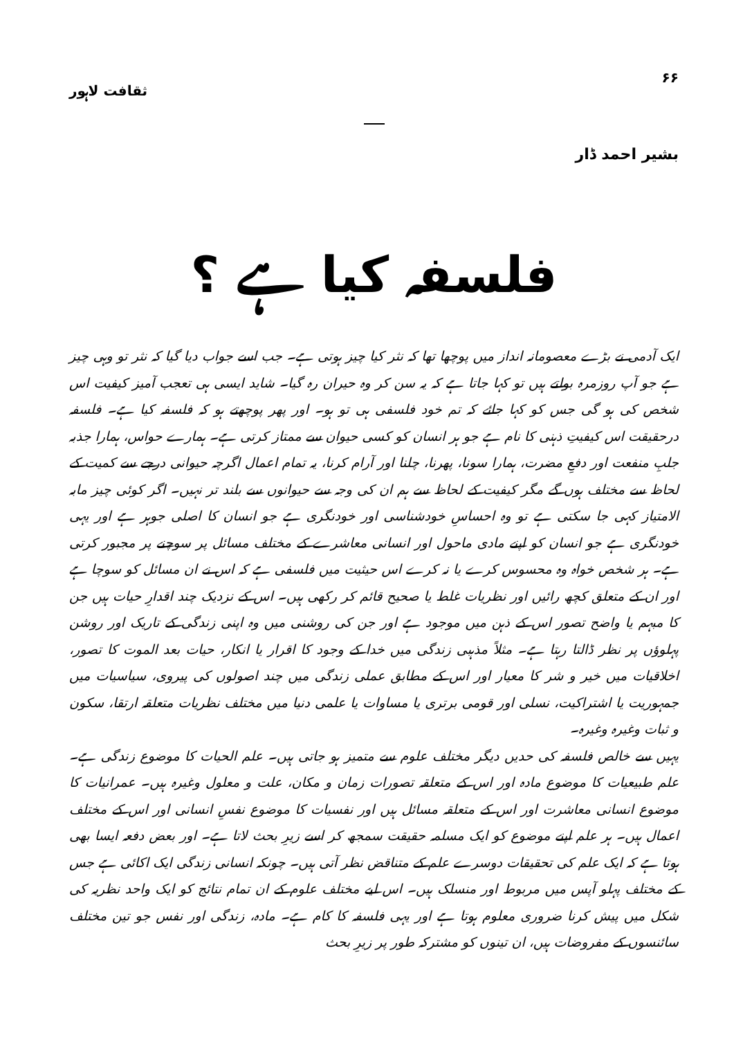۶۶ ثقافت لاہور
بشیر احمد ڈار
فلسفہ کیا ہے ؟
ایک آدمی نے بڑے معصومانہ انداز میں پوچھا تھا کہ نثر کیا چیز ہوتی ہے۔ جب اسے جواب دیا گیا کہ نثر تو وہی چیز ہے جو آپ روزمرہ بولتے ہیں تو کہا جاتا ہے کہ یہ سن کر وہ حیران رہ گیا۔ شاید ایسی ہی تعجب آمیز کیفیت اس شخص کی ہو گی جس کو کہا جائے کہ تم خود فلسفی ہی تو ہو۔ اور پھر پوچھتے ہو کہ فلسفہ کیا ہے۔ فلسفہ درحقیقت اس کیفیتِ ذہنی کا نام ہے جو ہر انسان کو کسی حیوان سے ممتاز کرتی ہے۔ ہمارے حواس، ہمارا جذبہ جلبِ منفعت اور دفعِ مضرت، ہمارا سونا، پھرنا، چلنا اور آرام کرنا، یہ تمام اعمال اگرچہ حیوانی درجے سے کمیت کے لحاظ سے مختلف ہوں گے مگر کیفیت کے لحاظ سے ہم ان کی وجہ سے حیوانوں سے بلند تر نہیں۔ اگر کوئی چیز مابہ الامتیاز کہی جا سکتی ہے تو وہ احساسِ خودشناسی اور خودنگری ہے جو انسان کا اصلی جوہر ہے اور یہی خودنگری ہے جو انسان کو اپنے مادی ماحول اور انسانی معاشرے کے مختلف مسائل پر سوچنے پر مجبور کرتی ہے۔ ہر شخص خواہ وہ محسوس کرے یا نہ کرے اس حیثیت میں فلسفی ہے کہ اس نے ان مسائل کو سوچا ہے اور ان کے متعلق کچھ رائیں اور نظریات غلط یا صحیح قائم کر رکھی ہیں۔ اس کے نزدیک چند اقدارِ حیات ہیں جن کا مبہم یا واضح تصور اس کے ذہن میں موجود ہے اور جن کی روشنی میں وہ اپنی زندگی کے تاریک اور روشن پہلوؤں پر نظر ڈالتا رہتا ہے۔ مثلاً مذہبی زندگی میں خدا کے وجود کا اقرار یا انکار، حیات بعد الموت کا تصور، اخلاقیات میں خیر و شر کا معیار اور اس کے مطابق عملی زندگی میں چند اصولوں کی پیروی، سیاسیات میں جمہوریت یا اشتراکیت، نسلی اور قومی برتری یا مساوات یا علمی دنیا میں مختلف نظریات متعلقہ ارتقا، سکون و ثبات وغیرہ وغیرہ۔
یہیں سے خالص فلسفہ کی حدیں دیگر مختلف علوم سے متمیز ہو جاتی ہیں۔ علم الحیات کا موضوع زندگی ہے۔ علم طبیعیات کا موضوع مادہ اور اس کے متعلقہ تصورات زمان و مکان، علت و معلول وغیرہ ہیں۔ عمرانیات کا موضوع انسانی معاشرت اور اس کے متعلقہ مسائل ہیں اور نفسیات کا موضوع نفسِ انسانی اور اس کے مختلف اعمال ہیں۔ ہر علم اپنے موضوع کو ایک مسلمہ حقیقت سمجھ کر اسے زیرِ بحث لاتا ہے۔ اور بعض دفعہ ایسا بھی ہوتا ہے کہ ایک علم کی تحقیقات دوسرے علم کے متناقض نظر آتی ہیں۔ چونکہ انسانی زندگی ایک اکائی ہے جس کے مختلف پہلو آپس میں مربوط اور منسلک ہیں۔ اس لیے مختلف علوم کے ان تمام نتائج کو ایک واحد نظریہ کی شکل میں پیش کرنا ضروری معلوم ہوتا ہے اور یہی فلسفہ کا کام ہے۔ مادہ، زندگی اور نفس جو تین مختلف سائنسوں کے مفروضات ہیں، ان تینوں کو مشترکہ طور پر زیرِ بحث